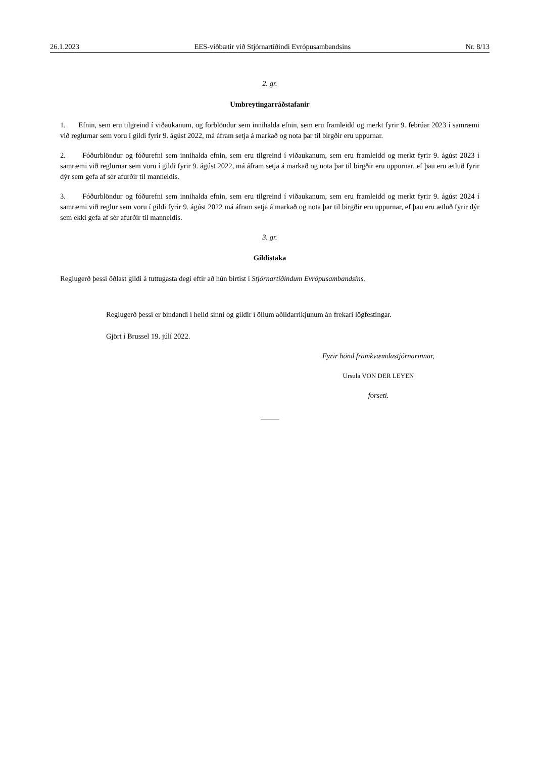26.1.2023 EES-viðbætir við Stjórnartíðindi Evrópusambandsins Nr. 8/13
2. gr.
Umbreytingarráðstafanir
1. Efnin, sem eru tilgreind í viðaukanum, og forblöndur sem innihalda efnin, sem eru framleidd og merkt fyrir 9. febrúar 2023 í samræmi við reglurnar sem voru í gildi fyrir 9. ágúst 2022, má áfram setja á markað og nota þar til birgðir eru uppurnar.
2. Fóðurblöndur og fóðurefni sem innihalda efnin, sem eru tilgreind í viðaukanum, sem eru framleidd og merkt fyrir 9. ágúst 2023 í samræmi við reglurnar sem voru í gildi fyrir 9. ágúst 2022, má áfram setja á markað og nota þar til birgðir eru uppurnar, ef þau eru ætluð fyrir dýr sem gefa af sér afurðir til manneldis.
3. Fóðurblöndur og fóðurefni sem innihalda efnin, sem eru tilgreind í viðaukanum, sem eru framleidd og merkt fyrir 9. ágúst 2024 í samræmi við reglur sem voru í gildi fyrir 9. ágúst 2022 má áfram setja á markað og nota þar til birgðir eru uppurnar, ef þau eru ætluð fyrir dýr sem ekki gefa af sér afurðir til manneldis.
3. gr.
Gildistaka
Reglugerð þessi öðlast gildi á tuttugasta degi eftir að hún birtist í Stjórnartíðindum Evrópusambandsins.
Reglugerð þessi er bindandi í heild sinni og gildir í öllum aðildarríkjunum án frekari lögfestingar.
Gjört í Brussel 19. júlí 2022.
Fyrir hönd framkvæmdastjórnarinnar,
Ursula VON DER LEYEN
forseti.
_____